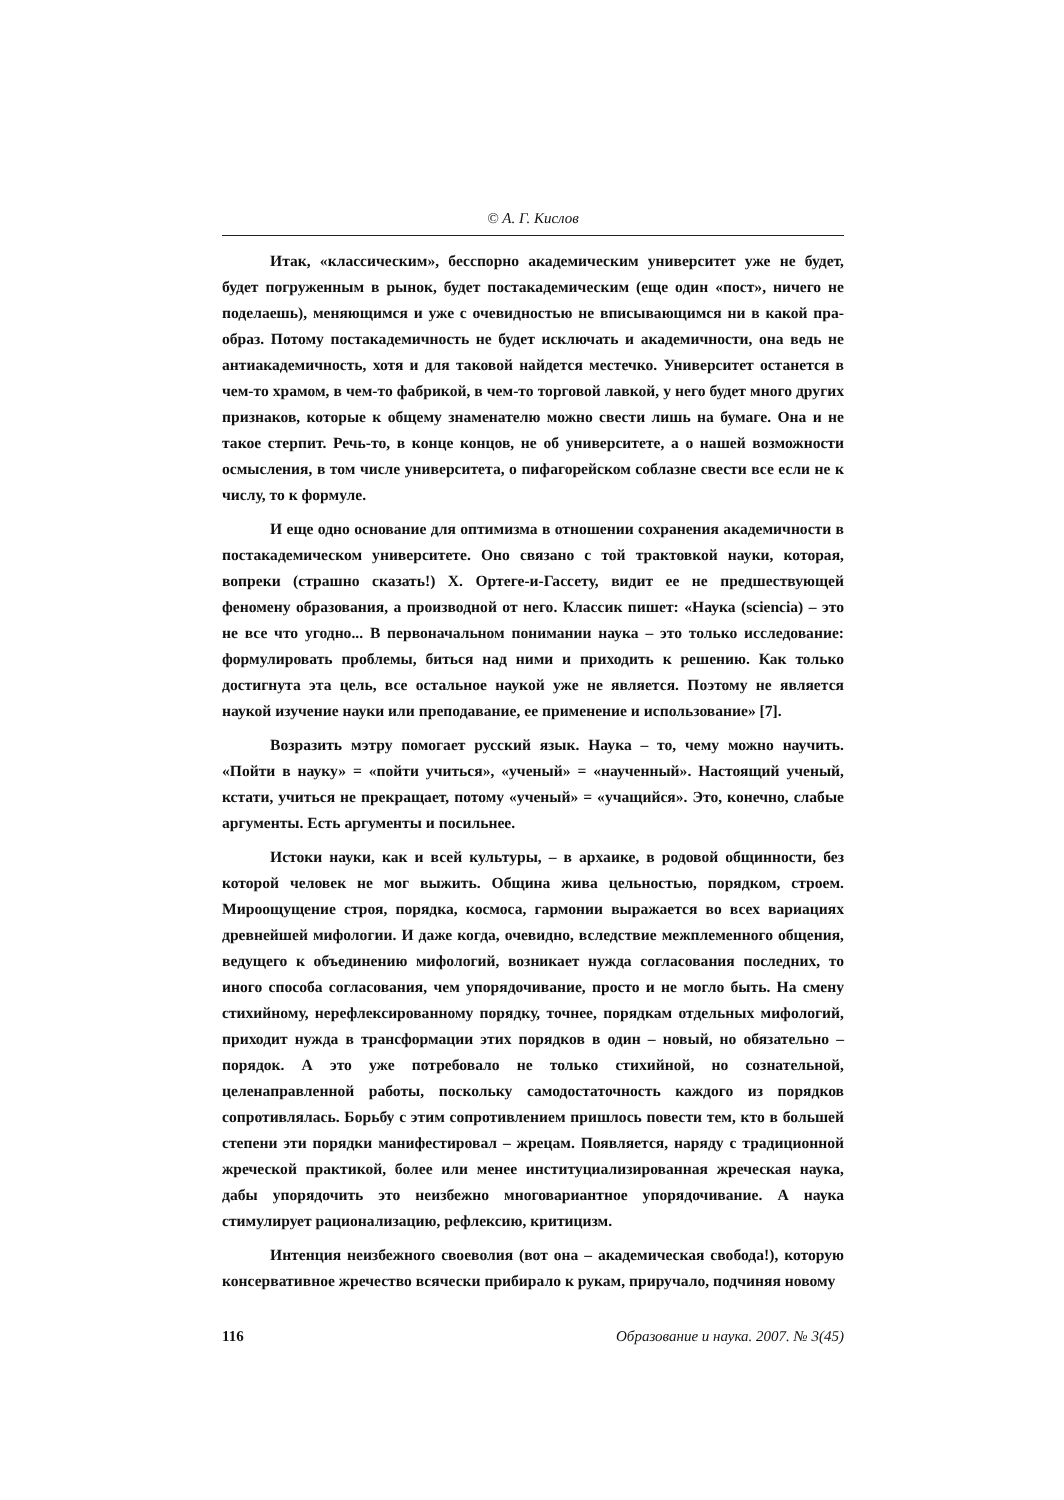© А. Г. Кислов
Итак, «классическим», бесспорно академическим университет уже не будет, будет погруженным в рынок, будет постакадемическим (еще один «пост», ничего не поделаешь), меняющимся и уже с очевидностью не вписывающимся ни в какой пра-образ. Потому постакадемичность не будет исключать и академичности, она ведь не антиакадемичность, хотя и для таковой найдется местечко. Университет останется в чем-то храмом, в чем-то фабрикой, в чем-то торговой лавкой, у него будет много других признаков, которые к общему знаменателю можно свести лишь на бумаге. Она и не такое стерпит. Речь-то, в конце концов, не об университете, а о нашей возможности осмысления, в том числе университета, о пифагорейском соблазне свести все если не к числу, то к формуле.
И еще одно основание для оптимизма в отношении сохранения академичности в постакадемическом университете. Оно связано с той трактовкой науки, которая, вопреки (страшно сказать!) Х. Ортеге-и-Гассету, видит ее не предшествующей феномену образования, а производной от него. Классик пишет: «Наука (sciencia) – это не все что угодно... В первоначальном понимании наука – это только исследование: формулировать проблемы, биться над ними и приходить к решению. Как только достигнута эта цель, все остальное наукой уже не является. Поэтому не является наукой изучение науки или преподавание, ее применение и использование» [7].
Возразить мэтру помогает русский язык. Наука – то, чему можно научить. «Пойти в науку» = «пойти учиться», «ученый» = «наученный». Настоящий ученый, кстати, учиться не прекращает, потому «ученый» = «учащийся». Это, конечно, слабые аргументы. Есть аргументы и посильнее.
Истоки науки, как и всей культуры, – в архаике, в родовой общинности, без которой человек не мог выжить. Община жива цельностью, порядком, строем. Мироощущение строя, порядка, космоса, гармонии выражается во всех вариациях древнейшей мифологии. И даже когда, очевидно, вследствие межплеменного общения, ведущего к объединению мифологий, возникает нужда согласования последних, то иного способа согласования, чем упорядочивание, просто и не могло быть. На смену стихийному, нерефлексированному порядку, точнее, порядкам отдельных мифологий, приходит нужда в трансформации этих порядков в один – новый, но обязательно – порядок. А это уже потребовало не только стихийной, но сознательной, целенаправленной работы, поскольку самодостаточность каждого из порядков сопротивлялась. Борьбу с этим сопротивлением пришлось повести тем, кто в большей степени эти порядки манифестировал – жрецам. Появляется, наряду с традиционной жреческой практикой, более или менее институциализированная жреческая наука, дабы упорядочить это неизбежно многовариантное упорядочивание. А наука стимулирует рационализацию, рефлексию, критицизм.
Интенция неизбежного своеволия (вот она – академическая свобода!), которую консервативное жречество всячески прибирало к рукам, приручало, подчиняя новому
116 Образование и наука. 2007. № 3(45)